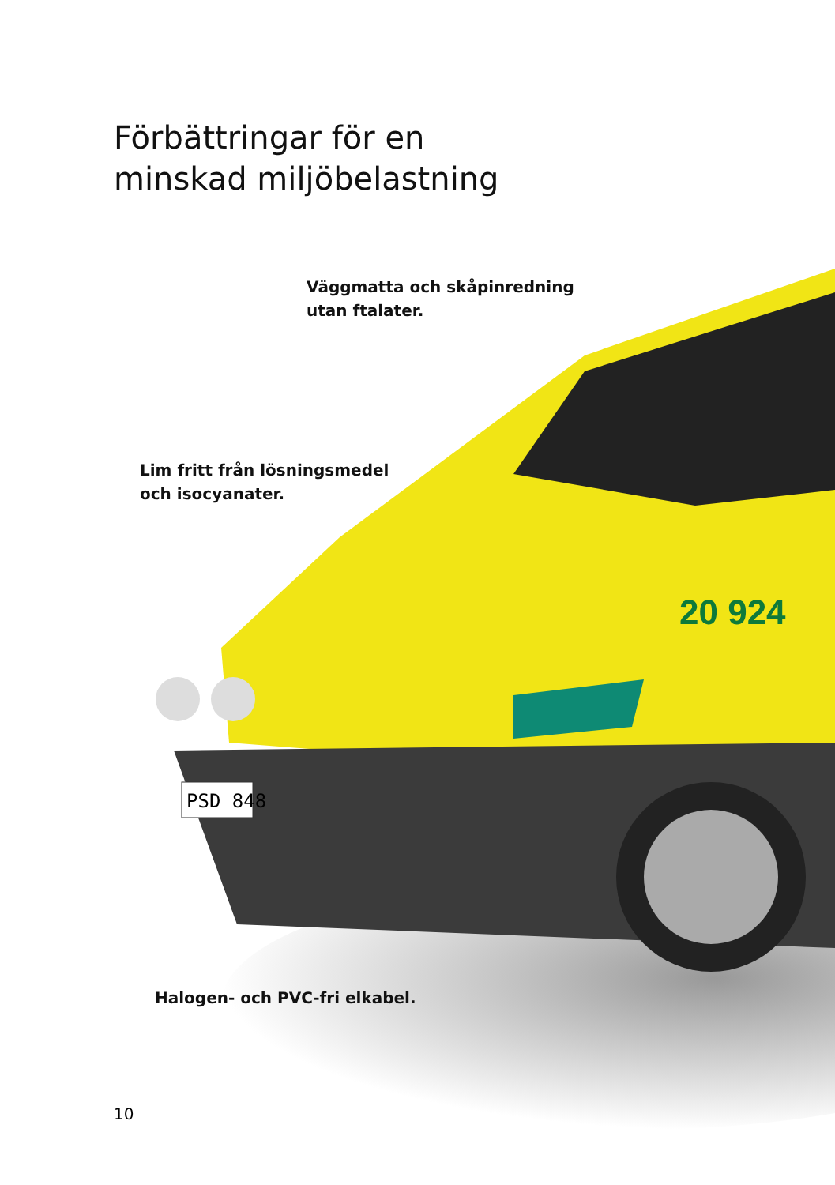20 924
PSD 848
Förbättringar för en
minskad miljöbelastning
Väggmatta och skåpinredning
utan ftalater.
Lim fritt från lösningsmedel
och isocyanater.
Halogen- och PVC-fri elkabel.
10